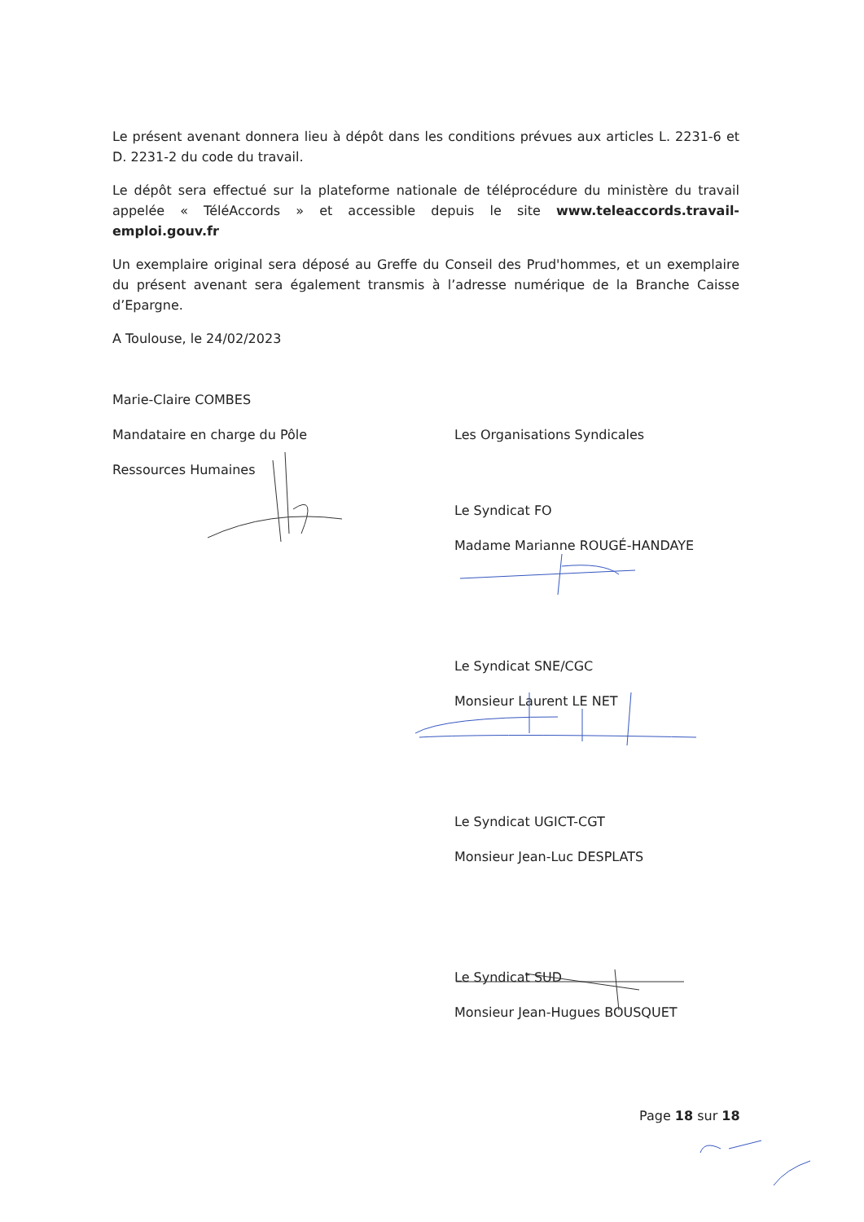Le présent avenant donnera lieu à dépôt dans les conditions prévues aux articles L. 2231-6 et D. 2231-2 du code du travail.
Le dépôt sera effectué sur la plateforme nationale de téléprocédure du ministère du travail appelée « TéléAccords » et accessible depuis le site www.teleaccords.travail-emploi.gouv.fr
Un exemplaire original sera déposé au Greffe du Conseil des Prud'hommes, et un exemplaire du présent avenant sera également transmis à l’adresse numérique de la Branche Caisse d’Epargne.
A Toulouse, le 24/02/2023
Marie-Claire COMBES
Mandataire en charge du Pôle
Ressources Humaines
Les Organisations Syndicales
Le Syndicat FO
Madame Marianne ROUGÉ-HANDAYE
Le Syndicat SNE/CGC
Monsieur Laurent LE NET
Le Syndicat UGICT-CGT
Monsieur Jean-Luc DESPLATS
Le Syndicat SUD
Monsieur Jean-Hugues BOUSQUET
Page 18 sur 18